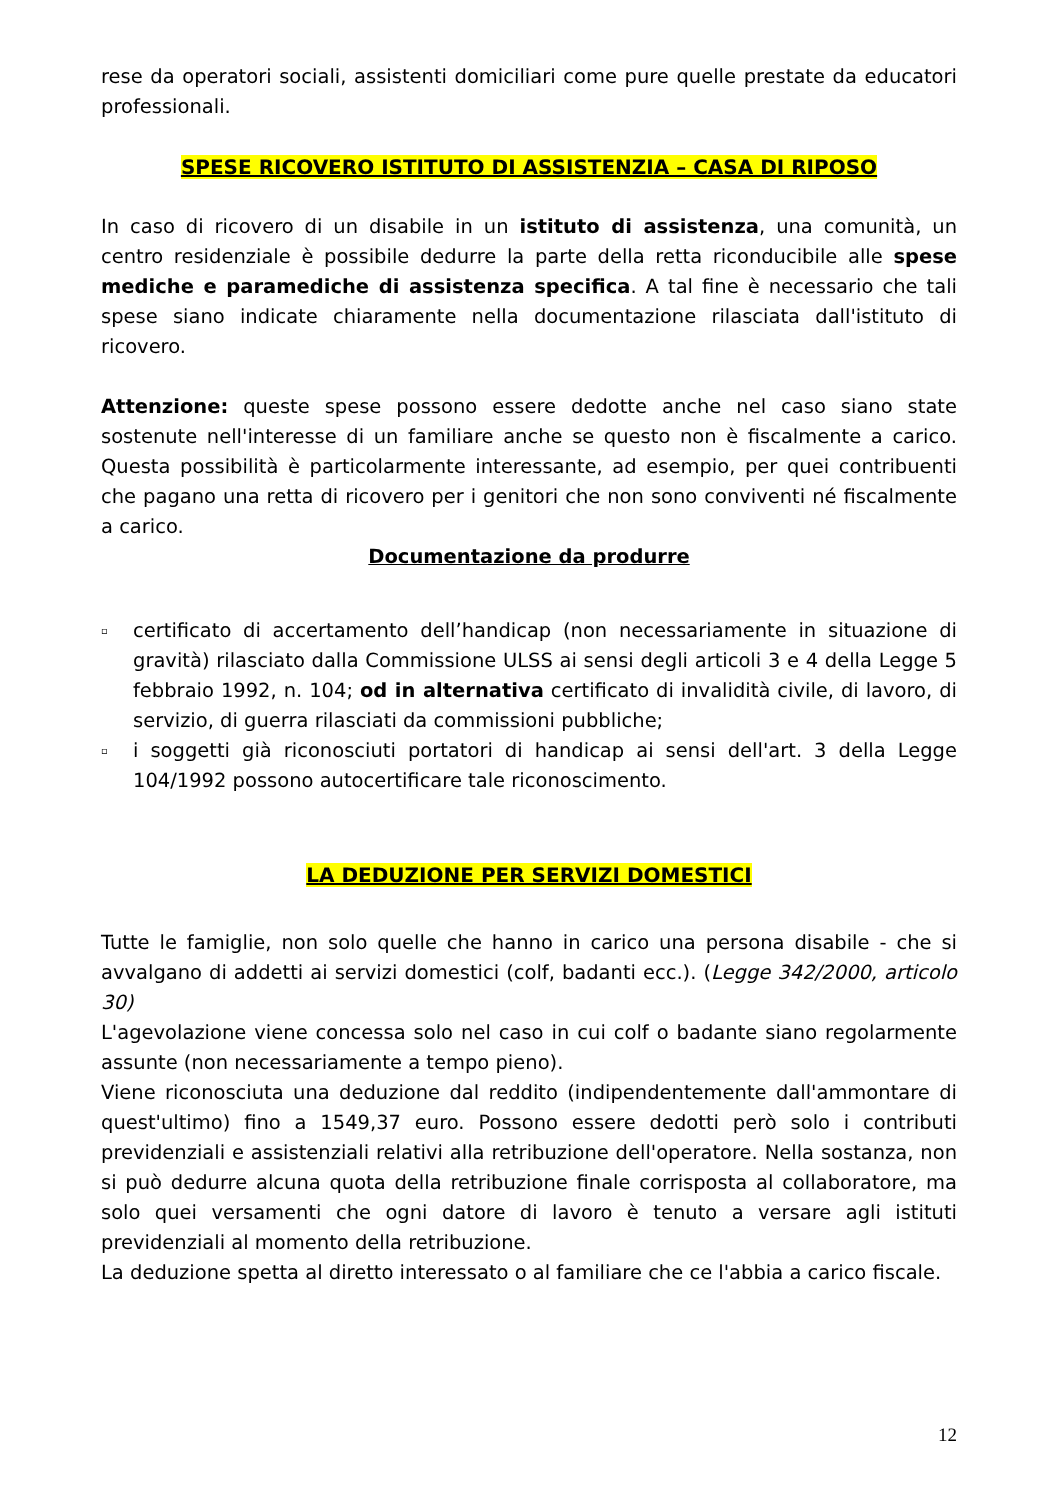rese da operatori sociali, assistenti domiciliari come pure quelle prestate da educatori professionali.
SPESE RICOVERO ISTITUTO DI ASSISTENZIA – CASA DI RIPOSO
In caso di ricovero di un disabile in un istituto di assistenza, una comunità, un centro residenziale è possibile dedurre la parte della retta riconducibile alle spese mediche e paramediche di assistenza specifica. A tal fine è necessario che tali spese siano indicate chiaramente nella documentazione rilasciata dall'istituto di ricovero.
Attenzione: queste spese possono essere dedotte anche nel caso siano state sostenute nell'interesse di un familiare anche se questo non è fiscalmente a carico. Questa possibilità è particolarmente interessante, ad esempio, per quei contribuenti che pagano una retta di ricovero per i genitori che non sono conviventi né fiscalmente a carico.
Documentazione da produrre
▫ certificato di accertamento dell’handicap (non necessariamente in situazione di gravità) rilasciato dalla Commissione ULSS ai sensi degli articoli 3 e 4 della Legge 5 febbraio 1992, n. 104; od in alternativa certificato di invalidità civile, di lavoro, di servizio, di guerra rilasciati da commissioni pubbliche;
▫ i soggetti già riconosciuti portatori di handicap ai sensi dell'art. 3 della Legge 104/1992 possono autocertificare tale riconoscimento.
LA DEDUZIONE PER SERVIZI DOMESTICI
Tutte le famiglie, non solo quelle che hanno in carico una persona disabile - che si avvalgano di addetti ai servizi domestici (colf, badanti ecc.). (Legge 342/2000, articolo 30)
L'agevolazione viene concessa solo nel caso in cui colf o badante siano regolarmente assunte (non necessariamente a tempo pieno).
Viene riconosciuta una deduzione dal reddito (indipendentemente dall'ammontare di quest'ultimo) fino a 1549,37 euro. Possono essere dedotti però solo i contributi previdenziali e assistenziali relativi alla retribuzione dell'operatore. Nella sostanza, non si può dedurre alcuna quota della retribuzione finale corrisposta al collaboratore, ma solo quei versamenti che ogni datore di lavoro è tenuto a versare agli istituti previdenziali al momento della retribuzione.
La deduzione spetta al diretto interessato o al familiare che ce l'abbia a carico fiscale.
12